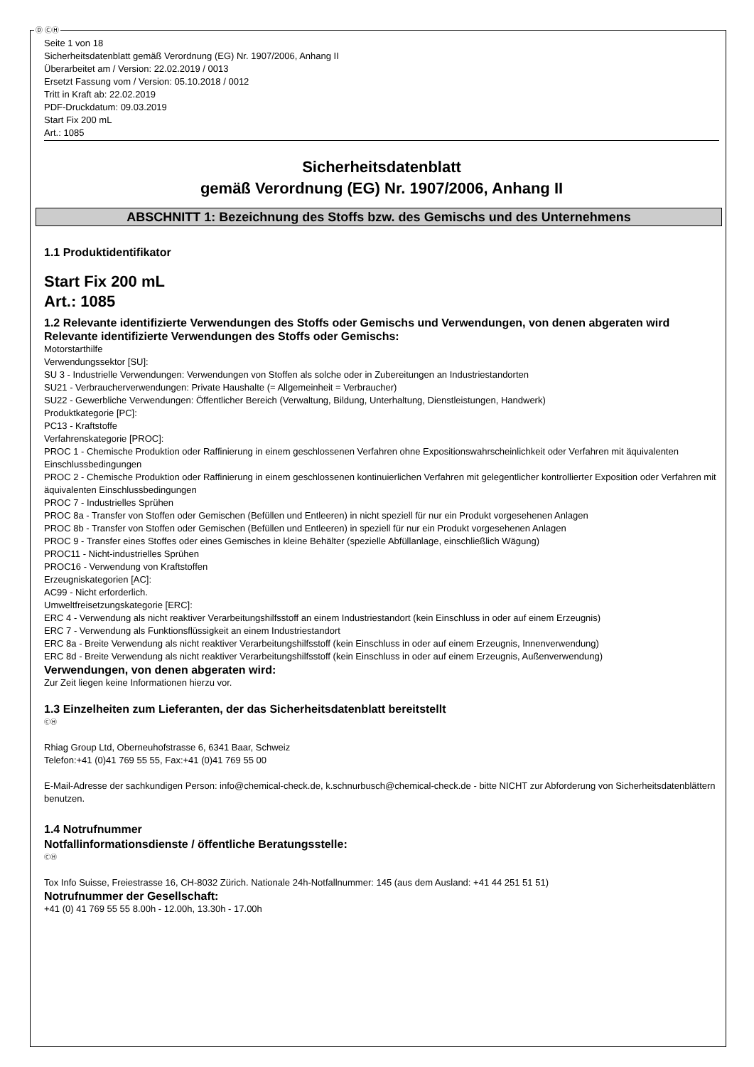Ⓓ ⒸⒽ
Seite 1 von 18
Sicherheitsdatenblatt gemäß Verordnung (EG) Nr. 1907/2006, Anhang II
Überarbeitet am / Version: 22.02.2019 / 0013
Ersetzt Fassung vom / Version: 05.10.2018 / 0012
Tritt in Kraft ab: 22.02.2019
PDF-Druckdatum: 09.03.2019
Start Fix 200 mL
Art.: 1085
Sicherheitsdatenblatt
gemäß Verordnung (EG) Nr. 1907/2006, Anhang II
ABSCHNITT 1: Bezeichnung des Stoffs bzw. des Gemischs und des Unternehmens
1.1 Produktidentifikator
Start Fix 200 mL
Art.: 1085
1.2 Relevante identifizierte Verwendungen des Stoffs oder Gemischs und Verwendungen, von denen abgeraten wird
Relevante identifizierte Verwendungen des Stoffs oder Gemischs:
Motorstarthilfe
Verwendungssektor [SU]:
SU 3 - Industrielle Verwendungen: Verwendungen von Stoffen als solche oder in Zubereitungen an Industriestandorten
SU21 - Verbraucherverwendungen: Private Haushalte (= Allgemeinheit = Verbraucher)
SU22 - Gewerbliche Verwendungen: Öffentlicher Bereich (Verwaltung, Bildung, Unterhaltung, Dienstleistungen, Handwerk)
Produktkategorie [PC]:
PC13 - Kraftstoffe
Verfahrenskategorie [PROC]:
PROC 1 - Chemische Produktion oder Raffinierung in einem geschlossenen Verfahren ohne Expositionswahrscheinlichkeit oder Verfahren mit äquivalenten Einschlussbedingungen
PROC 2 - Chemische Produktion oder Raffinierung in einem geschlossenen kontinuierlichen Verfahren mit gelegentlicher kontrollierter Exposition oder Verfahren mit äquivalenten Einschlussbedingungen
PROC 7 - Industrielles Sprühen
PROC 8a - Transfer von Stoffen oder Gemischen (Befüllen und Entleeren) in nicht speziell für nur ein Produkt vorgesehenen Anlagen
PROC 8b - Transfer von Stoffen oder Gemischen (Befüllen und Entleeren) in speziell für nur ein Produkt vorgesehenen Anlagen
PROC 9 - Transfer eines Stoffes oder eines Gemisches in kleine Behälter (spezielle Abfüllanlage, einschließlich Wägung)
PROC11 - Nicht-industrielles Sprühen
PROC16 - Verwendung von Kraftstoffen
Erzeugniskategorien [AC]:
AC99 - Nicht erforderlich.
Umweltfreisetzungskategorie [ERC]:
ERC 4 - Verwendung als nicht reaktiver Verarbeitungshilfsstoff an einem Industriestandort (kein Einschluss in oder auf einem Erzeugnis)
ERC 7 - Verwendung als Funktionsflüssigkeit an einem Industriestandort
ERC 8a - Breite Verwendung als nicht reaktiver Verarbeitungshilfsstoff (kein Einschluss in oder auf einem Erzeugnis, Innenverwendung)
ERC 8d - Breite Verwendung als nicht reaktiver Verarbeitungshilfsstoff (kein Einschluss in oder auf einem Erzeugnis, Außenverwendung)
Verwendungen, von denen abgeraten wird:
Zur Zeit liegen keine Informationen hierzu vor.
1.3 Einzelheiten zum Lieferanten, der das Sicherheitsdatenblatt bereitstellt
ⒸⒽ
Rhiag Group Ltd, Oberneuhofstrasse 6, 6341 Baar, Schweiz
Telefon:+41 (0)41 769 55 55, Fax:+41 (0)41 769 55 00
E-Mail-Adresse der sachkundigen Person: info@chemical-check.de, k.schnurbusch@chemical-check.de - bitte NICHT zur Abforderung von Sicherheitsdatenblättern benutzen.
1.4 Notrufnummer
Notfallinformationsdienste / öffentliche Beratungsstelle:
ⒸⒽ
Tox Info Suisse, Freiestrasse 16, CH-8032 Zürich. Nationale 24h-Notfallnummer: 145 (aus dem Ausland: +41 44 251 51 51)
Notrufnummer der Gesellschaft:
+41 (0) 41 769 55 55 8.00h - 12.00h, 13.30h - 17.00h